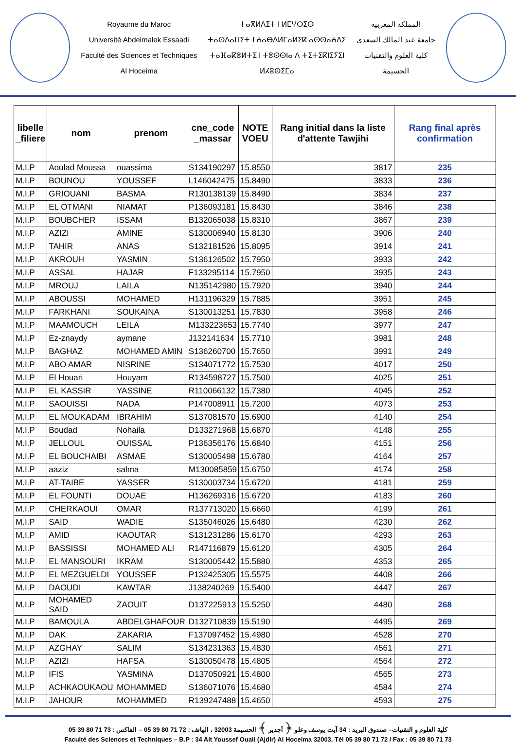Royaume du Maroc
Université Abdelmalek Essaadi
Faculté des Sciences et Techniques
Al Hoceima
ⵜⴰⴳⵍⴷⵉⵜ ⵏ ⵍⵎⵖⵔⵉⴱ
ⵜⴰⵙⴷⴰⵡⵉⵜ ⵏ ⵄⴰⴱⴷⵍⵎⴰⵍⵉⴽ ⴰⵙⵙⴰⵄⴷⵉ
ⵜⴰⴼⴰⴽⵓⵍⵜⵉ ⵏ ⵜⵓⵙⵙⵏⴰ ⴷ ⵜⵉⵜⵉⴽⵏⵉⵢⵉⵏ
ⵍⵃⵓⵙⵉⵎⴰ
المملكة المغربية
جامعة عبد المالك السعدي
كلية العلوم والتقنيات
الحسيمة
| libelle _filiere | nom | prenom | cne_code _massar | NOTE VOEU | Rang initial dans la liste d'attente Tawjihi | Rang final après confirmation |
| --- | --- | --- | --- | --- | --- | --- |
| M.I.P | Aoulad Moussa | ouassima | S134190297 | 15.8550 | 3817 | 235 |
| M.I.P | BOUNOU | YOUSSEF | L146042475 | 15.8490 | 3833 | 236 |
| M.I.P | GRIOUANI | BASMA | R130138139 | 15.8490 | 3834 | 237 |
| M.I.P | EL OTMANI | NIAMAT | P136093181 | 15.8430 | 3846 | 238 |
| M.I.P | BOUBCHER | ISSAM | B132065038 | 15.8310 | 3867 | 239 |
| M.I.P | AZIZI | AMINE | S130006940 | 15.8130 | 3906 | 240 |
| M.I.P | TAHIR | ANAS | S132181526 | 15.8095 | 3914 | 241 |
| M.I.P | AKROUH | YASMIN | S136126502 | 15.7950 | 3933 | 242 |
| M.I.P | ASSAL | HAJAR | F133295114 | 15.7950 | 3935 | 243 |
| M.I.P | MROUJ | LAILA | N135142980 | 15.7920 | 3940 | 244 |
| M.I.P | ABOUSSI | MOHAMED | H131196329 | 15.7885 | 3951 | 245 |
| M.I.P | FARKHANI | SOUKAINA | S130013251 | 15.7830 | 3958 | 246 |
| M.I.P | MAAMOUCH | LEILA | M133223653 | 15.7740 | 3977 | 247 |
| M.I.P | Ez-znaydy | aymane | J132141634 | 15.7710 | 3981 | 248 |
| M.I.P | BAGHAZ | MOHAMED AMIN | S136260700 | 15.7650 | 3991 | 249 |
| M.I.P | ABO AMAR | NISRINE | S134071772 | 15.7530 | 4017 | 250 |
| M.I.P | El Houari | Houyam | R134598727 | 15.7500 | 4025 | 251 |
| M.I.P | EL KASSIR | YASSINE | R110066132 | 15.7380 | 4045 | 252 |
| M.I.P | SAOUISSI | NADA | P147008911 | 15.7200 | 4073 | 253 |
| M.I.P | EL MOUKADAM | IBRAHIM | S137081570 | 15.6900 | 4140 | 254 |
| M.I.P | Boudad | Nohaila | D133271968 | 15.6870 | 4148 | 255 |
| M.I.P | JELLOUL | OUISSAL | P136356176 | 15.6840 | 4151 | 256 |
| M.I.P | EL BOUCHAIBI | ASMAE | S130005498 | 15.6780 | 4164 | 257 |
| M.I.P | aaziz | salma | M130085859 | 15.6750 | 4174 | 258 |
| M.I.P | AT-TAIBE | YASSER | S130003734 | 15.6720 | 4181 | 259 |
| M.I.P | EL FOUNTI | DOUAE | H136269316 | 15.6720 | 4183 | 260 |
| M.I.P | CHERKAOUI | OMAR | R137713020 | 15.6660 | 4199 | 261 |
| M.I.P | SAID | WADIE | S135046026 | 15.6480 | 4230 | 262 |
| M.I.P | AMID | KAOUTAR | S131231286 | 15.6170 | 4293 | 263 |
| M.I.P | BASSISSI | MOHAMED ALI | R147116879 | 15.6120 | 4305 | 264 |
| M.I.P | EL MANSOURI | IKRAM | S130005442 | 15.5880 | 4353 | 265 |
| M.I.P | EL MEZGUELDI | YOUSSEF | P132425305 | 15.5575 | 4408 | 266 |
| M.I.P | DAOUDI | KAWTAR | J138240269 | 15.5400 | 4447 | 267 |
| M.I.P | MOHAMED SAID | ZAOUIT | D137225913 | 15.5250 | 4480 | 268 |
| M.I.P | BAMOULA | ABDELGHAFOUR | D132710839 | 15.5190 | 4495 | 269 |
| M.I.P | DAK | ZAKARIA | F137097452 | 15.4980 | 4528 | 270 |
| M.I.P | AZGHAY | SALIM | S134231363 | 15.4830 | 4561 | 271 |
| M.I.P | AZIZI | HAFSA | S130050478 | 15.4805 | 4564 | 272 |
| M.I.P | IFIS | YASMINA | D137050921 | 15.4800 | 4565 | 273 |
| M.I.P | ACHKAOUKAOU | MOHAMMED | S136071076 | 15.4680 | 4584 | 274 |
| M.I.P | JAHOUR | MOHAMMED | R139247488 | 15.4650 | 4593 | 275 |
كلية العلوم و التقنيات– صندوق البريد : 34 آيت يوسف وعلو ﴿ أجدير ﴾ الحسيمة 32003 ، الهاتف : 72 71 80 39 05 – الفاكس : 73 71 80 39 05
Faculté des Sciences et Techniques – B.P : 34 Ait Youssef Ouali (Ajdir) Al Hoceima 32003, Tél 05 39 80 71 72 / Fax : 05 39 80 71 73